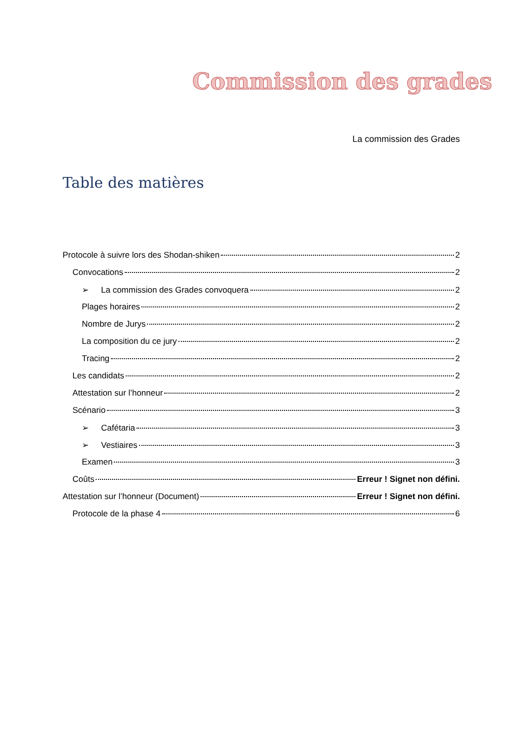Commission des grades
La commission des Grades
Table des matières
Protocole à suivre lors des Shodan-shiken 2
Convocations 2
➢ La commission des Grades convoquera 2
Plages horaires 2
Nombre de Jurys 2
La composition du ce jury 2
Tracing 2
Les candidats 2
Attestation sur l’honneur 2
Scénario 3
➢ Cafétaria 3
➢ Vestiaires 3
Examen 3
Coûts Erreur ! Signet non défini.
Attestation sur l’honneur (Document) Erreur ! Signet non défini.
Protocole de la phase 4 6